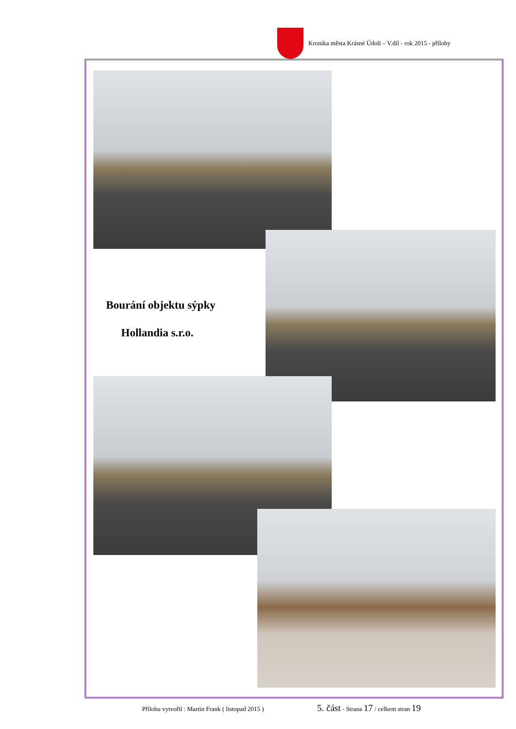Kronika města Krásné Údolí – V.díl - rok 2015 - přílohy
Bourání objektu sýpky
Hollandia s.r.o.
Přílohu vytvořil : Martin Frank ( listopad 2015 )
5. část - Strana 17 / celkem stran 19